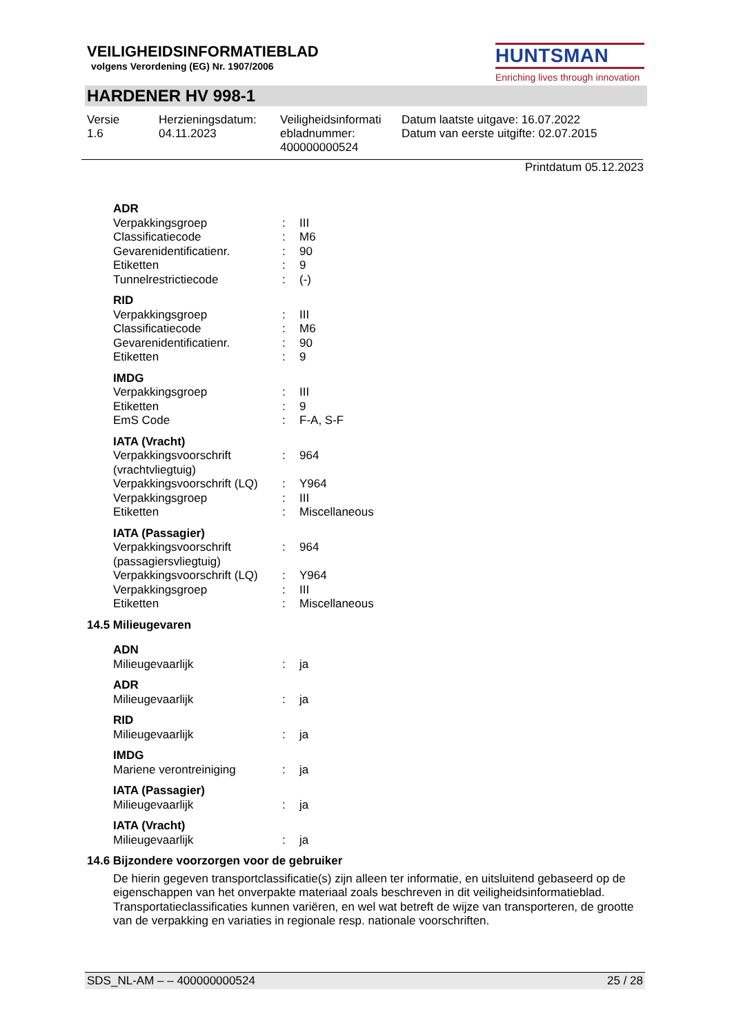VEILIGHEIDSINFORMATIEBLAD
volgens Verordening (EG) Nr. 1907/2006
HUNTSMAN
Enriching lives through innovation
HARDENER HV 998-1
Versie
1.6
Herzieningsdatum:
04.11.2023
Veiligheidsinformati
ebladnummer:
400000000524
Datum laatste uitgave: 16.07.2022
Datum van eerste uitgifte: 02.07.2015
Printdatum 05.12.2023
ADR
| Verpakkingsgroep | : | III |
| Classificatiecode | : | M6 |
| Gevarenidentificatienr. | : | 90 |
| Etiketten | : | 9 |
| Tunnelrestrictiecode | : | (-) |
RID
| Verpakkingsgroep | : | III |
| Classificatiecode | : | M6 |
| Gevarenidentificatienr. | : | 90 |
| Etiketten | : | 9 |
IMDG
| Verpakkingsgroep | : | III |
| Etiketten | : | 9 |
| EmS Code | : | F-A, S-F |
IATA (Vracht)
| Verpakkingsvoorschrift (vrachtvliegtuig) | : | 964 |
| Verpakkingsvoorschrift (LQ) | : | Y964 |
| Verpakkingsgroep | : | III |
| Etiketten | : | Miscellaneous |
IATA (Passagier)
| Verpakkingsvoorschrift (passagiersvliegtuig) | : | 964 |
| Verpakkingsvoorschrift (LQ) | : | Y964 |
| Verpakkingsgroep | : | III |
| Etiketten | : | Miscellaneous |
14.5 Milieugevaren
ADN
| Milieugevaarlijk | : | ja |
ADR
| Milieugevaarlijk | : | ja |
RID
| Milieugevaarlijk | : | ja |
IMDG
| Mariene verontreiniging | : | ja |
IATA (Passagier)
| Milieugevaarlijk | : | ja |
IATA (Vracht)
| Milieugevaarlijk | : | ja |
14.6 Bijzondere voorzorgen voor de gebruiker
De hierin gegeven transportclassificatie(s) zijn alleen ter informatie, en uitsluitend gebaseerd op de eigenschappen van het onverpakte materiaal zoals beschreven in dit veiligheidsinformatieblad. Transportatieclassificaties kunnen variëren, en wel wat betreft de wijze van transporteren, de grootte van de verpakking en variaties in regionale resp. nationale voorschriften.
SDS_NL-AM – – 400000000524 25 / 28